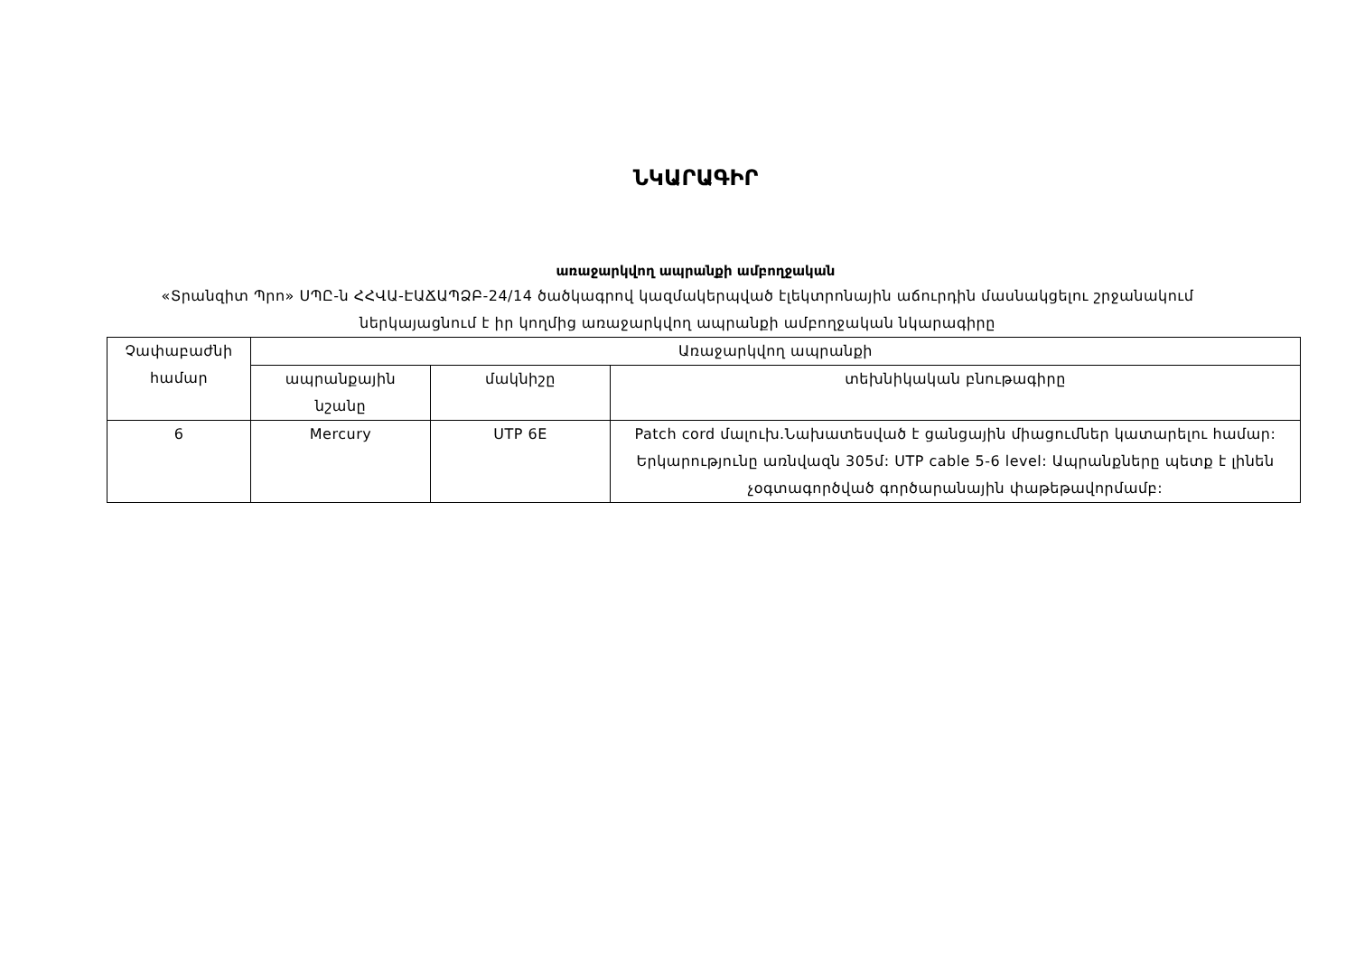ՆԿԱՐԱԳԻՐ
առաջարկվող ապրանքի ամբողջական
«Տրանզիտ Պրո» ՍՊԸ-ն ՀՀՎԱ-ԷԱՃԱՊՁԲ-24/14 ծածկագրով կազմակերպված էլեկտրոնային աճուրդին մասնակցելու շրջանակում ներկայացնում է իր կողմից առաջարկվող ապրանքի ամբողջական նկարագիրը
| Չափաբաժնի համար | Առաջարկվող ապրանքի | | |
| --- | --- | --- | --- |
| | ապրանքային նշանը | մակնիշը | տեխնիկական բնութագիրը |
| 6 | Mercury | UTP 6E | Patch cord մալուխ.Նախատեսված է ցանցային միացումներ կատարելու համար: Երկարությունը առնվազն 305մ: UTP cable 5-6 level: Ապրանքները պետք է լինեն չօգտագործված գործարանային փաթեթավորմամբ: |